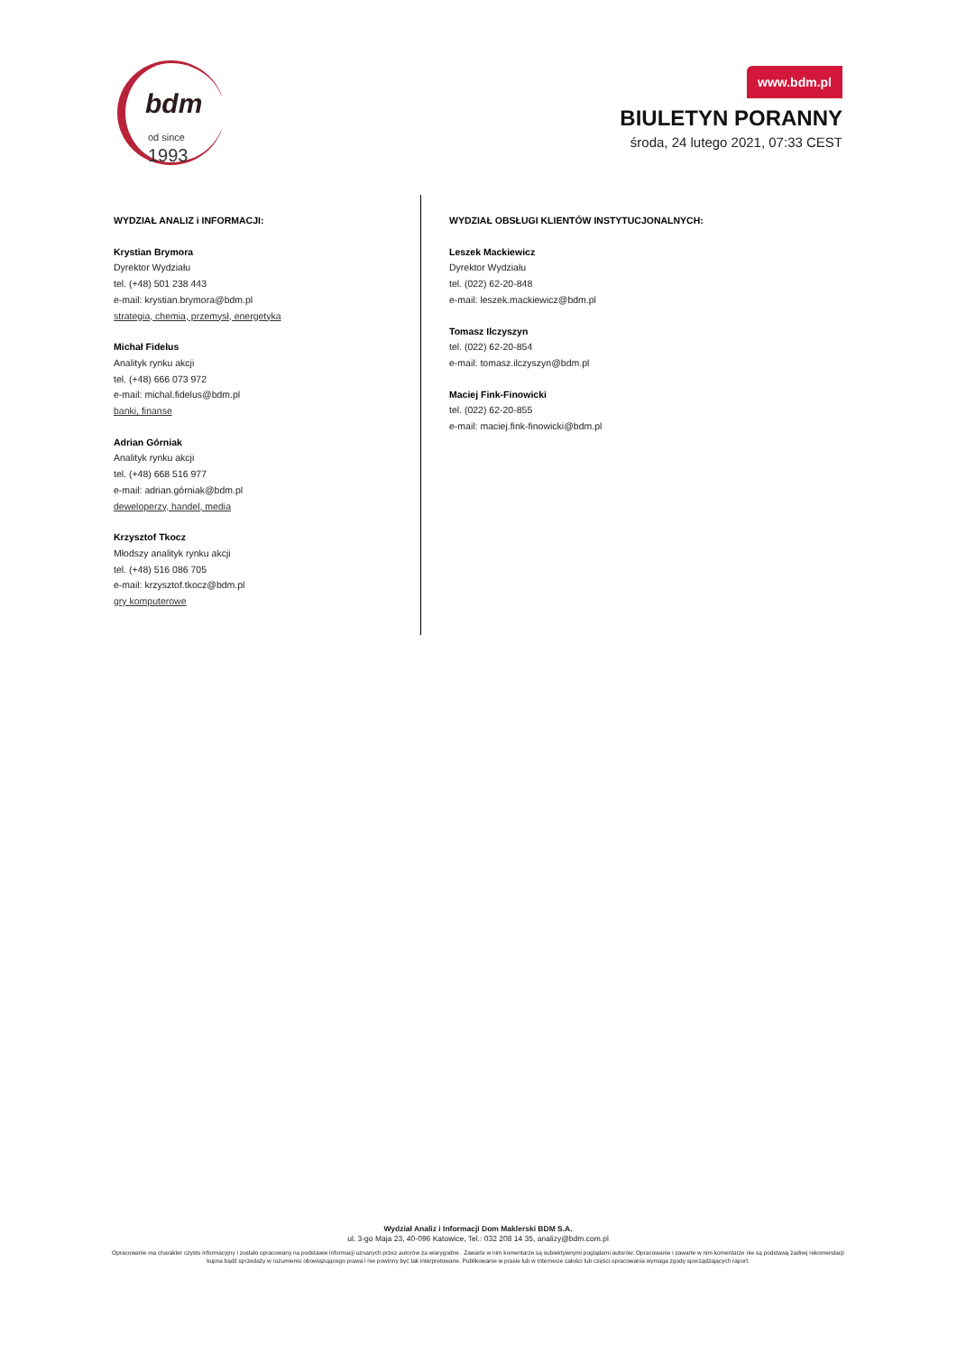bdm
od since 1993
www.bdm.pl
BIULETYN PORANNY
środa, 24 lutego 2021, 07:33 CEST
WYDZIAŁ ANALIZ i INFORMACJI:
Krystian Brymora
Dyrektor Wydziału
tel. (+48) 501 238 443
e-mail: krystian.brymora@bdm.pl
strategia, chemia, przemysł, energetyka
Michał Fidelus
Analityk rynku akcji
tel. (+48) 666 073 972
e-mail: michal.fidelus@bdm.pl
banki, finanse
Adrian Górniak
Analityk rynku akcji
tel. (+48) 668 516 977
e-mail: adrian.górniak@bdm.pl
deweloperzy, handel, media
Krzysztof Tkocz
Młodszy analityk rynku akcji
tel. (+48) 516 086 705
e-mail: krzysztof.tkocz@bdm.pl
gry komputerowe
WYDZIAŁ OBSŁUGI KLIENTÓW INSTYTUCJONALNYCH:
Leszek Mackiewicz
Dyrektor Wydziału
tel. (022) 62-20-848
e-mail: leszek.mackiewicz@bdm.pl
Tomasz Ilczyszyn
tel. (022) 62-20-854
e-mail: tomasz.ilczyszyn@bdm.pl
Maciej Fink-Finowicki
tel. (022) 62-20-855
e-mail: maciej.fink-finowicki@bdm.pl
Wydział Analiz i Informacji Dom Maklerski BDM S.A.
ul. 3-go Maja 23, 40-096 Katowice, Tel.: 032 208 14 35, analizy@bdm.com.pl
Opracowanie ma charakter czysto informacyjny i zostało opracowany na podstawie informacji uznanych przez autorów za wiarygodne . Zawarte w nim komentarze są subiektywnymi poglądami autorów. Opracowanie i zawarte w nim komentarze nie są podstawą żadnej rekomendacji kupna bądź sprzedaży w rozumieniu obowiązującego prawa i nie powinny być tak interpretowane. Publikowanie w prasie lub w Internecie całości lub części opracowania wymaga zgody sporządzających raport.